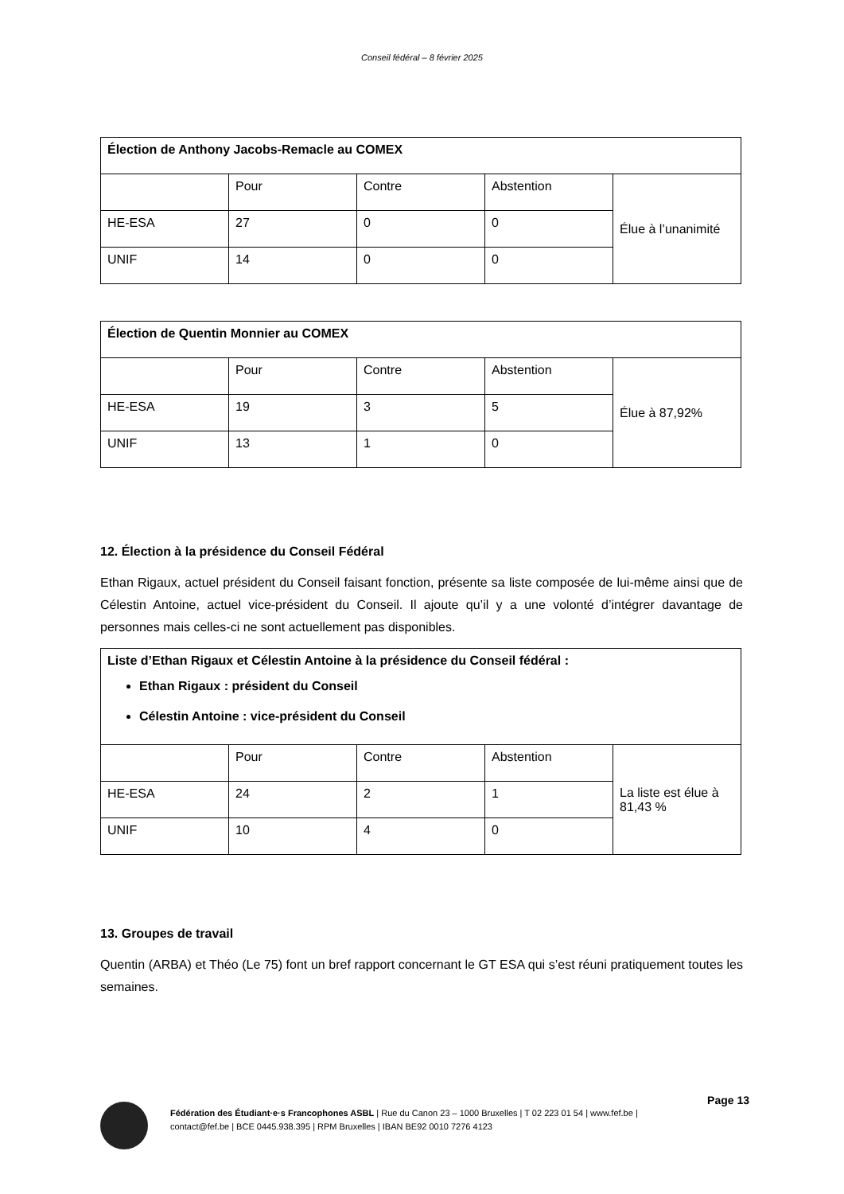Conseil fédéral – 8 février 2025
| Élection de Anthony Jacobs-Remacle au COMEX | | | | |
| | Pour | Contre | Abstention | Élue à l’unanimité |
| HE-ESA | 27 | 0 | 0 | |
| UNIF | 14 | 0 | 0 | |
| Élection de Quentin Monnier au COMEX | | | | |
| | Pour | Contre | Abstention | Élue à 87,92% |
| HE-ESA | 19 | 3 | 5 | |
| UNIF | 13 | 1 | 0 | |
12. Élection à la présidence du Conseil Fédéral
Ethan Rigaux, actuel président du Conseil faisant fonction, présente sa liste composée de lui-même ainsi que de Célestin Antoine, actuel vice-président du Conseil. Il ajoute qu’il y a une volonté d’intégrer davantage de personnes mais celles-ci ne sont actuellement pas disponibles.
| Liste d’Ethan Rigaux et Célestin Antoine à la présidence du Conseil fédéral : Ethan Rigaux : président du Conseil Célestin Antoine : vice-président du Conseil | | | | |
| | Pour | Contre | Abstention | La liste est élue à 81,43 % |
| HE-ESA | 24 | 2 | 1 | |
| UNIF | 10 | 4 | 0 | |
13. Groupes de travail
Quentin (ARBA) et Théo (Le 75) font un bref rapport concernant le GT ESA qui s’est réuni pratiquement toutes les semaines.
Page 13
Fédération des Étudiant·e·s Francophones ASBL | Rue du Canon 23 – 1000 Bruxelles | T 02 223 01 54 | www.fef.be |
contact@fef.be | BCE 0445.938.395 | RPM Bruxelles | IBAN BE92 0010 7276 4123